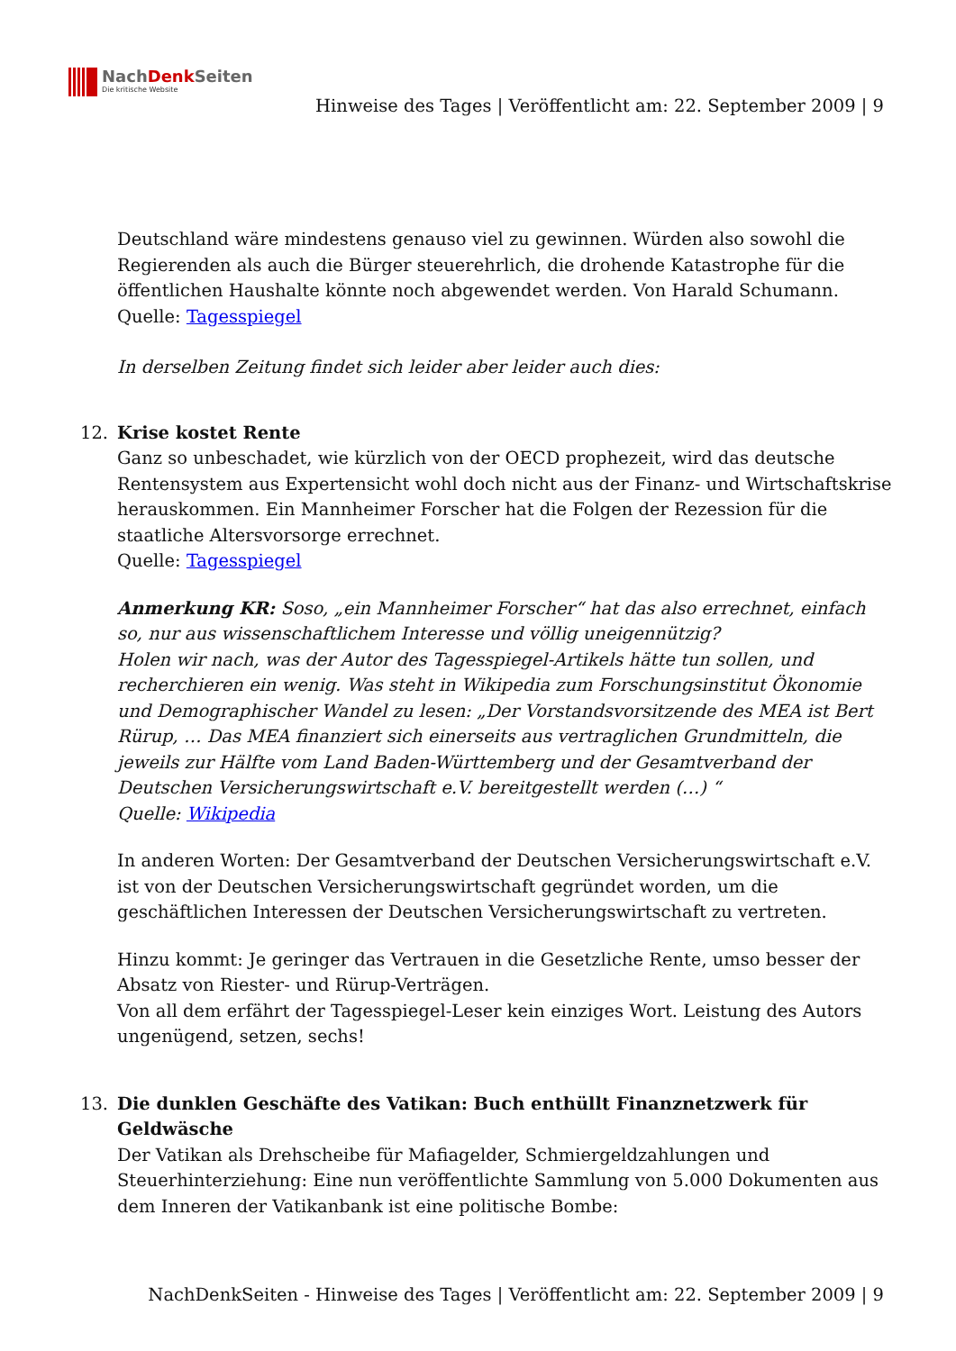NachDenk Seiten
Die kritische Website
Hinweise des Tages | Veröffentlicht am: 22. September 2009 | 9
Deutschland wäre mindestens genauso viel zu gewinnen. Würden also sowohl die Regierenden als auch die Bürger steuerehrlich, die drohende Katastrophe für die öffentlichen Haushalte könnte noch abgewendet werden. Von Harald Schumann.
Quelle: Tagesspiegel
In derselben Zeitung findet sich leider aber leider auch dies:
12. Krise kostet Rente
Ganz so unbeschadet, wie kürzlich von der OECD prophezeit, wird das deutsche Rentensystem aus Expertensicht wohl doch nicht aus der Finanz- und Wirtschaftskrise herauskommen. Ein Mannheimer Forscher hat die Folgen der Rezession für die staatliche Altersvorsorge errechnet.
Quelle: Tagesspiegel
Anmerkung KR: Soso, „ein Mannheimer Forscher“ hat das also errechnet, einfach so, nur aus wissenschaftlichem Interesse und völlig uneigennützig?
Holen wir nach, was der Autor des Tagesspiegel-Artikels hätte tun sollen, und recherchieren ein wenig. Was steht in Wikipedia zum Forschungsinstitut Ökonomie und Demographischer Wandel zu lesen: „Der Vorstandsvorsitzende des MEA ist Bert Rürup, … Das MEA finanziert sich einerseits aus vertraglichen Grundmitteln, die jeweils zur Hälfte vom Land Baden-Württemberg und der Gesamtverband der Deutschen Versicherungswirtschaft e.V. bereitgestellt werden (…) “
Quelle: Wikipedia
In anderen Worten: Der Gesamtverband der Deutschen Versicherungswirtschaft e.V. ist von der Deutschen Versicherungswirtschaft gegründet worden, um die geschäftlichen Interessen der Deutschen Versicherungswirtschaft zu vertreten.
Hinzu kommt: Je geringer das Vertrauen in die Gesetzliche Rente, umso besser der Absatz von Riester- und Rürup-Verträgen.
Von all dem erfährt der Tagesspiegel-Leser kein einziges Wort. Leistung des Autors ungenügend, setzen, sechs!
13. Die dunklen Geschäfte des Vatikan: Buch enthüllt Finanznetzwerk für Geldwäsche
Der Vatikan als Drehscheibe für Mafiagelder, Schmiergeldzahlungen und Steuerhinterziehung: Eine nun veröffentlichte Sammlung von 5.000 Dokumenten aus dem Inneren der Vatikanbank ist eine politische Bombe:
NachDenkSeiten - Hinweise des Tages | Veröffentlicht am: 22. September 2009 | 9